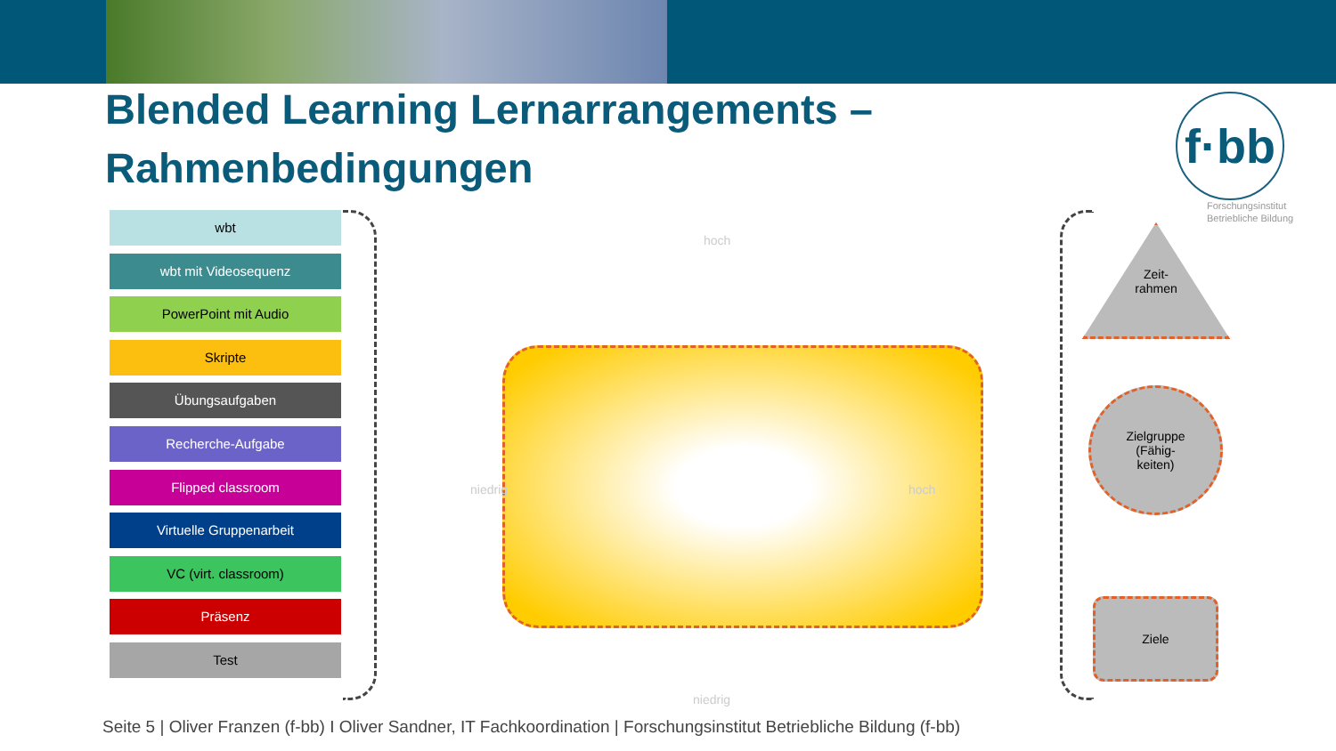Blended Learning Lernarrangements – Rahmenbedingungen
f·bb
Forschungsinstitut
Betriebliche Bildung
wbt
wbt mit Videosequenz
PowerPoint mit Audio
Skripte
Übungsaufgaben
Recherche-Aufgabe
Flipped classroom
Virtuelle Gruppenarbeit
VC (virt. classroom)
Präsenz
Test
hoch
niedrig hoch
niedrig
Zeit-
rahmen
Zielgruppe
(Fähig-
keiten)
Ziele
Seite 5 | Oliver Franzen (f-bb) I Oliver Sandner, IT Fachkoordination | Forschungsinstitut Betriebliche Bildung (f-bb)